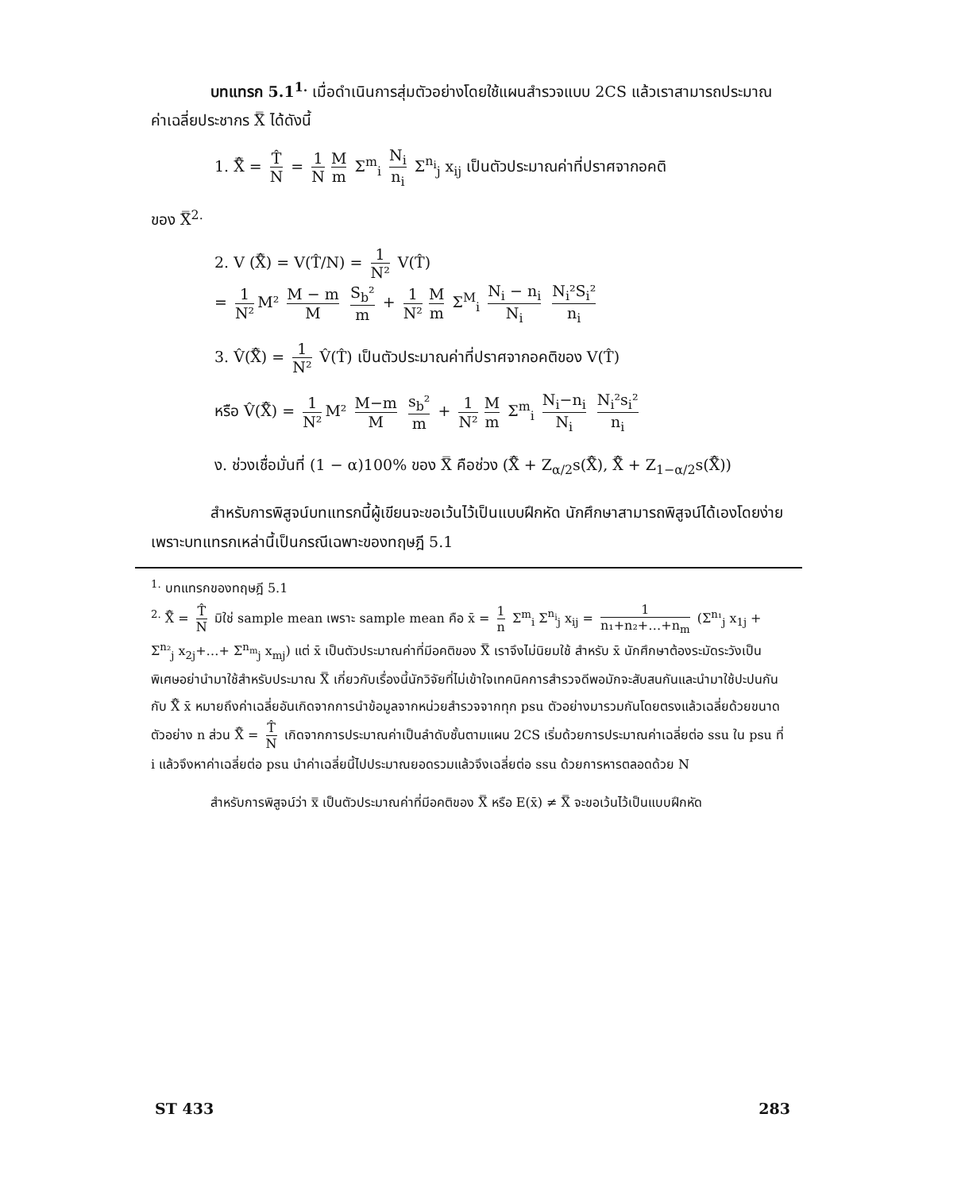บทแทรก 5.1<sup>1.</sup> เมื่อดำเนินการสุ่มตัวอย่างโดยใช้แผนสำรวจแบบ 2CS แล้วเราสามารถประมาณค่าเฉลี่ยประชากร X̿ ได้ดังนี้
1. X̿̂ = T̂ N = 1 N M m Σ<sup>m</sup><sub>i</sub> N<sub>i</sub> n<sub>i</sub> Σ<sup>n<sub>i</sub></sup><sub>j</sub> x<sub>ij</sub> เป็นตัวประมาณค่าที่ปราศจากอคติ
ของ X̿<sup>2.</sup>
2. V (X̿̂) = V(T̂/N) = 1 N² V(T̂)
= 1 N² M² M − m M S<sub>b</sub>² m + 1 N² M m Σ<sup>M</sup><sub>i</sub> N<sub>i</sub> − n<sub>i</sub> N<sub>i</sub> N<sub>i</sub>²S<sub>i</sub>² n<sub>i</sub>
3. V̂(X̿̂) = 1 N² V̂(T̂) เป็นตัวประมาณค่าที่ปราศจากอคติของ V(T̂)
หรือ V̂(X̿̂) = 1 N² M² M−m M s<sub>b</sub>² m + 1 N² M m Σ<sup>m</sup><sub>i</sub> N<sub>i</sub>−n<sub>i</sub> N<sub>i</sub> N<sub>i</sub>²s<sub>i</sub>² n<sub>i</sub>
ง. ช่วงเชื่อมั่นที่ (1 − α)100% ของ X̿ คือช่วง (X̿̂ + Z<sub>α/2</sub>s(X̿̂), X̿̂ + Z<sub>1−α/2</sub>s(X̿̂))
สำหรับการพิสูจน์บทแทรกนี้ผู้เขียนจะขอเว้นไว้เป็นแบบฝึกหัด นักศึกษาสามารถพิสูจน์ได้เองโดยง่ายเพราะบทแทรกเหล่านี้เป็นกรณีเฉพาะของทฤษฎี 5.1
<sup>1.</sup> บทแทรกของทฤษฎี 5.1
<sup>2.</sup> X̿̂ = T̂ N มิใช่ sample mean เพราะ sample mean คือ x̄ = 1 n Σ<sup>m</sup><sub>i</sub> Σ<sup>n<sub>i</sub></sup><sub>j</sub> x<sub>ij</sub> = 1 n₁+n₂+…+n<sub>m</sub> (Σ<sup>n₁</sup><sub>j</sub> x<sub>1j</sub> + Σ<sup>n₂</sup><sub>j</sub> x<sub>2j</sub>+…+ Σ<sup>n<sub>m</sub></sup><sub>j</sub> x<sub>mj</sub>) แต่ x̄ เป็นตัวประมาณค่าที่มีอคติของ X̿ เราจึงไม่นิยมใช้ สำหรับ x̄ นักศึกษาต้องระมัดระวังเป็นพิเศษอย่านำมาใช้สำหรับประมาณ X̿ เกี่ยวกับเรื่องนี้นักวิจัยที่ไม่เข้าใจเทคนิคการสำรวจดีพอมักจะสับสนกันและนำมาใช้ปะปนกันกับ X̿̂ x̄ หมายถึงค่าเฉลี่ยอันเกิดจากการนำข้อมูลจากหน่วยสำรวจจากทุก psu ตัวอย่างมารวมกันโดยตรงแล้วเฉลี่ยด้วยขนาดตัวอย่าง n ส่วน X̿̂ = T̂ N เกิดจากการประมาณค่าเป็นลำดับชั้นตามแผน 2CS เริ่มด้วยการประมาณค่าเฉลี่ยต่อ ssu ใน psu ที่ i แล้วจึงหาค่าเฉลี่ยต่อ psu นำค่าเฉลี่ยนี้ไปประมาณยอดรวมแล้วจึงเฉลี่ยต่อ ssu ด้วยการหารตลอดด้วย N
สำหรับการพิสูจน์ว่า x̿ เป็นตัวประมาณค่าที่มีอคติของ X̿ หรือ E(x̄) ≠ X̿ จะขอเว้นไว้เป็นแบบฝึกหัด
ST 433 283